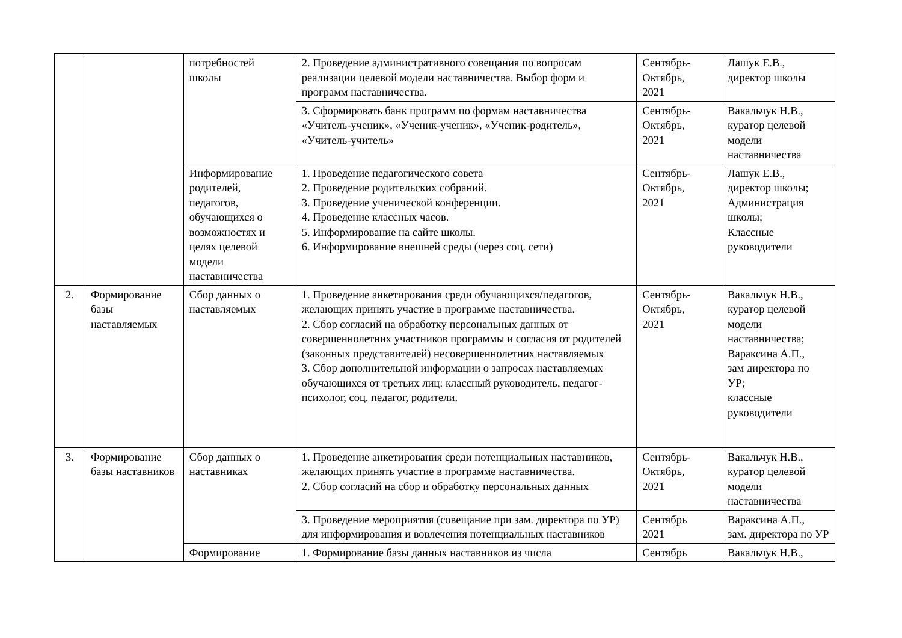| | | потребностей школы | 2. Проведение административного совещания по вопросам реализации целевой модели наставничества. Выбор форм и программ наставничества. | Сентябрь- Октябрь, 2021 | Лашук Е.В., директор школы |
| | | | 3. Сформировать банк программ по формам наставничества «Учитель-ученик», «Ученик-ученик», «Ученик-родитель», «Учитель-учитель» | Сентябрь- Октябрь, 2021 | Вакальчук Н.В., куратор целевой модели наставничества |
| | | Информирование родителей, педагогов, обучающихся о возможностях и целях целевой модели наставничества | 1. Проведение педагогического совета 2. Проведение родительских собраний. 3. Проведение ученической конференции. 4. Проведение классных часов. 5. Информирование на сайте школы. 6. Информирование внешней среды (через соц. сети) | Сентябрь- Октябрь, 2021 | Лашук Е.В., директор школы; Администрация школы; Классные руководители |
| 2. | Формирование базы наставляемых | Сбор данных о наставляемых | 1. Проведение анкетирования среди обучающихся/педагогов, желающих принять участие в программе наставничества. 2. Сбор согласий на обработку персональных данных от совершеннолетних участников программы и согласия от родителей (законных представителей) несовершеннолетних наставляемых 3. Сбор дополнительной информации о запросах наставляемых обучающихся от третьих лиц: классный руководитель, педагог-психолог, соц. педагог, родители. | Сентябрь- Октябрь, 2021 | Вакальчук Н.В., куратор целевой модели наставничества; Вараксина А.П., зам директора по УР; классные руководители |
| 3. | Формирование базы наставников | Сбор данных о наставниках | 1. Проведение анкетирования среди потенциальных наставников, желающих принять участие в программе наставничества. 2. Сбор согласий на сбор и обработку персональных данных | Сентябрь- Октябрь, 2021 | Вакальчук Н.В., куратор целевой модели наставничества |
| | | | 3. Проведение мероприятия (совещание при зам. директора по УР) для информирования и вовлечения потенциальных наставников | Сентябрь 2021 | Вараксина А.П., зам. директора по УР |
| | | Формирование | 1. Формирование базы данных наставников из числа | Сентябрь | Вакальчук Н.В., |